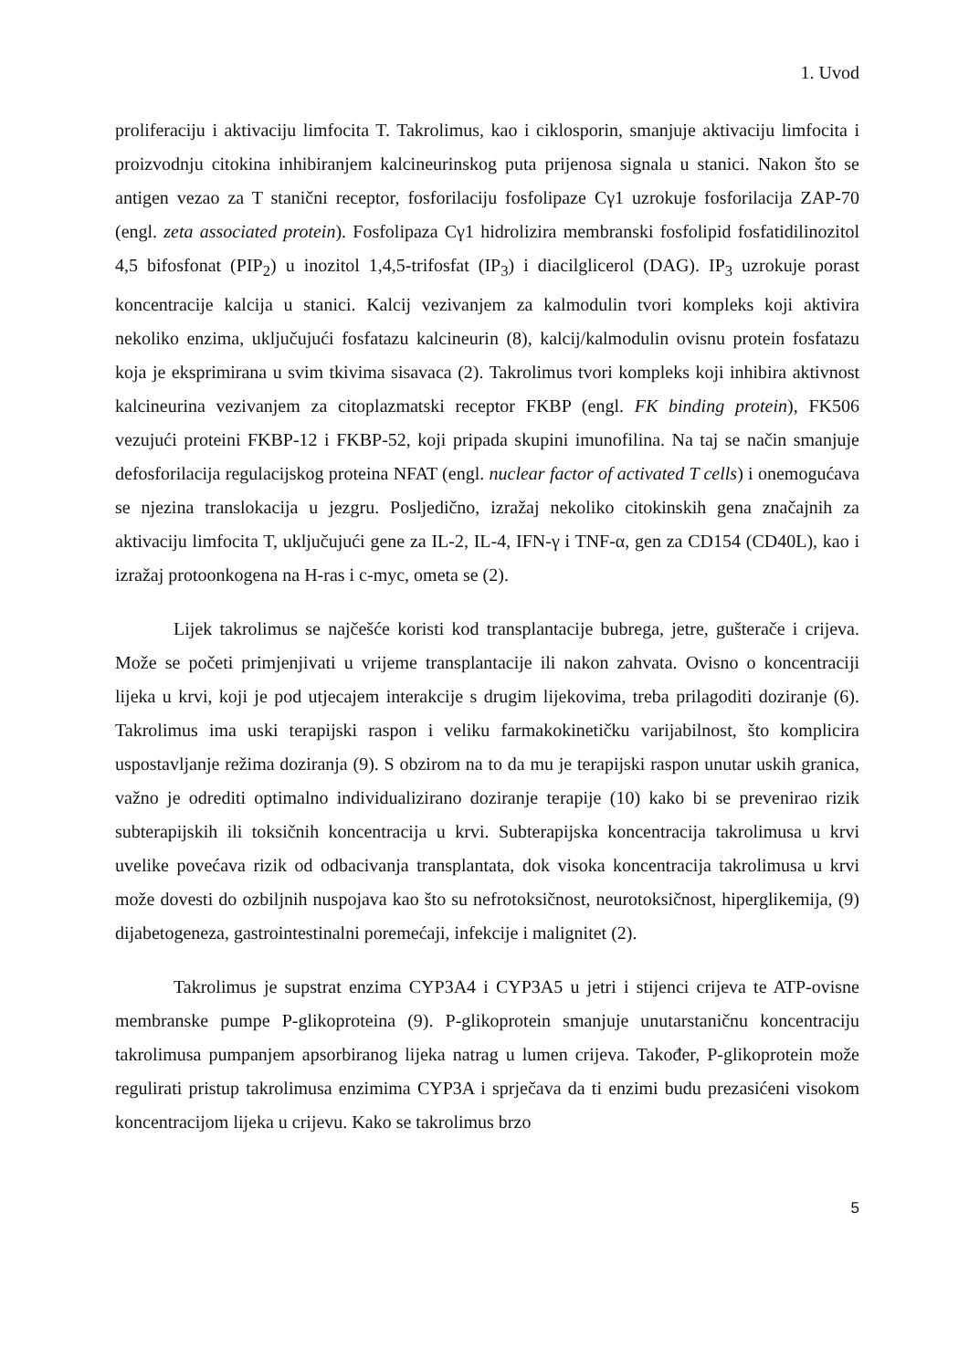1. Uvod
proliferaciju i aktivaciju limfocita T. Takrolimus, kao i ciklosporin, smanjuje aktivaciju limfocita i proizvodnju citokina inhibiranjem kalcineurinskog puta prijenosa signala u stanici. Nakon što se antigen vezao za T stanični receptor, fosforilaciju fosfolipaze Cγ1 uzrokuje fosforilacija ZAP-70 (engl. zeta associated protein). Fosfolipaza Cγ1 hidrolizira membranski fosfolipid fosfatidilinozitol 4,5 bifosfonat (PIP<sub>2</sub>) u inozitol 1,4,5-trifosfat (IP<sub>3</sub>) i diacilglicerol (DAG). IP<sub>3</sub> uzrokuje porast koncentracije kalcija u stanici. Kalcij vezivanjem za kalmodulin tvori kompleks koji aktivira nekoliko enzima, uključujući fosfatazu kalcineurin (8), kalcij/kalmodulin ovisnu protein fosfatazu koja je eksprimirana u svim tkivima sisavaca (2). Takrolimus tvori kompleks koji inhibira aktivnost kalcineurina vezivanjem za citoplazmatski receptor FKBP (engl. FK binding protein), FK506 vezujući proteini FKBP-12 i FKBP-52, koji pripada skupini imunofilina. Na taj se način smanjuje defosforilacija regulacijskog proteina NFAT (engl. nuclear factor of activated T cells) i onemogućava se njezina translokacija u jezgru. Posljedično, izražaj nekoliko citokinskih gena značajnih za aktivaciju limfocita T, uključujući gene za IL-2, IL-4, IFN-γ i TNF-α, gen za CD154 (CD40L), kao i izražaj protoonkogena na H-ras i c-myc, ometa se (2).
Lijek takrolimus se najčešće koristi kod transplantacije bubrega, jetre, gušterače i crijeva. Može se početi primjenjivati u vrijeme transplantacije ili nakon zahvata. Ovisno o koncentraciji lijeka u krvi, koji je pod utjecajem interakcije s drugim lijekovima, treba prilagoditi doziranje (6). Takrolimus ima uski terapijski raspon i veliku farmakokinetičku varijabilnost, što komplicira uspostavljanje režima doziranja (9). S obzirom na to da mu je terapijski raspon unutar uskih granica, važno je odrediti optimalno individualizirano doziranje terapije (10) kako bi se prevenirao rizik subterapijskih ili toksičnih koncentracija u krvi. Subterapijska koncentracija takrolimusa u krvi uvelike povećava rizik od odbacivanja transplantata, dok visoka koncentracija takrolimusa u krvi može dovesti do ozbiljnih nuspojava kao što su nefrotoksičnost, neurotoksičnost, hiperglikemija, (9) dijabetogeneza, gastrointestinalni poremećaji, infekcije i malignitet (2).
Takrolimus je supstrat enzima CYP3A4 i CYP3A5 u jetri i stijenci crijeva te ATP-ovisne membranske pumpe P-glikoproteina (9). P-glikoprotein smanjuje unutarstaničnu koncentraciju takrolimusa pumpanjem apsorbiranog lijeka natrag u lumen crijeva. Također, P-glikoprotein može regulirati pristup takrolimusa enzimima CYP3A i sprječava da ti enzimi budu prezasićeni visokom koncentracijom lijeka u crijevu. Kako se takrolimus brzo
5